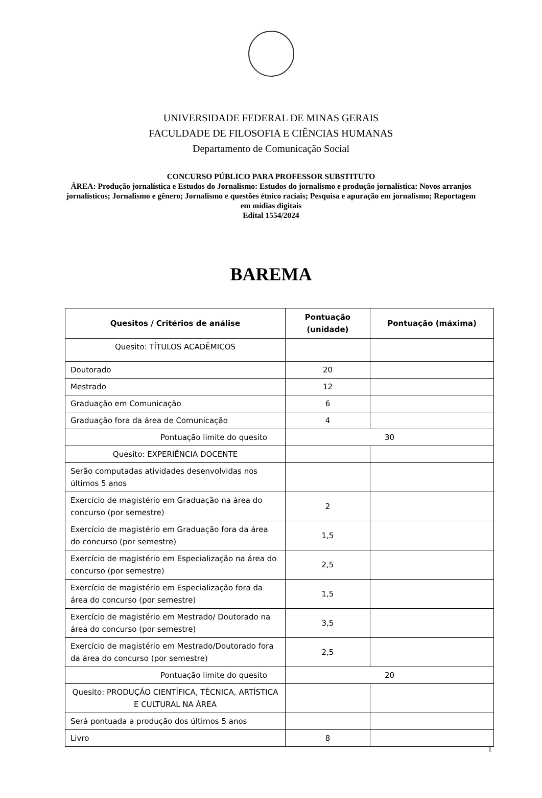UNIVERSIDADE FEDERAL DE MINAS GERAIS
FACULDADE DE FILOSOFIA E CIÊNCIAS HUMANAS
Departamento de Comunicação Social
CONCURSO PÚBLICO PARA PROFESSOR SUBSTITUTO
ÁREA: Produção jornalística e Estudos do Jornalismo: Estudos do jornalismo e produção jornalística: Novos arranjos jornalísticos; Jornalismo e gênero; Jornalismo e questões étnico raciais; Pesquisa e apuração em jornalismo; Reportagem em mídias digitais
Edital 1554/2024
BAREMA
| Quesitos / Critérios de análise | Pontuação (unidade) | Pontuação (máxima) |
| --- | --- | --- |
| Quesito: TÍTULOS ACADÊMICOS | | |
| Doutorado | 20 | |
| Mestrado | 12 | |
| Graduação em Comunicação | 6 | |
| Graduação fora da área de Comunicação | 4 | |
| Pontuação limite do quesito | 30 | |
| Quesito: EXPERIÊNCIA DOCENTE | | |
| Serão computadas atividades desenvolvidas nos últimos 5 anos | | |
| Exercício de magistério em Graduação na área do concurso (por semestre) | 2 | |
| Exercício de magistério em Graduação fora da área do concurso (por semestre) | 1,5 | |
| Exercício de magistério em Especialização na área do concurso (por semestre) | 2,5 | |
| Exercício de magistério em Especialização fora da área do concurso (por semestre) | 1,5 | |
| Exercício de magistério em Mestrado/ Doutorado na área do concurso (por semestre) | 3,5 | |
| Exercício de magistério em Mestrado/Doutorado fora da área do concurso (por semestre) | 2,5 | |
| Pontuação limite do quesito | 20 | |
| Quesito: PRODUÇÃO CIENTÍFICA, TÉCNICA, ARTÍSTICA E CULTURAL NA ÁREA | | |
| Será pontuada a produção dos últimos 5 anos | | |
| Livro | 8 | |
1